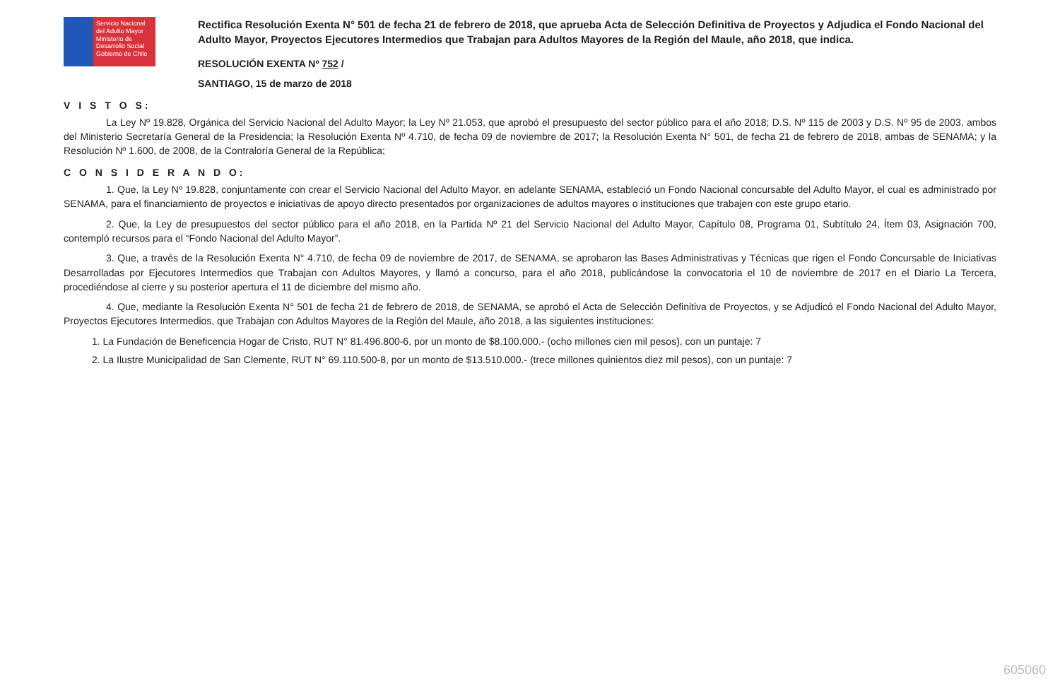Servicio Nacional del Adulto Mayor
Ministerio de Desarrollo Social
Gobierno de Chile
Rectifica Resolución Exenta N° 501 de fecha 21 de febrero de 2018, que aprueba Acta de Selección Definitiva de Proyectos y Adjudica el Fondo Nacional del Adulto Mayor, Proyectos Ejecutores Intermedios que Trabajan para Adultos Mayores de la Región del Maule, año 2018, que indica.
RESOLUCIÓN EXENTA Nº 752 /
SANTIAGO, 15 de marzo de 2018
V I S T O S:
La Ley Nº 19.828, Orgánica del Servicio Nacional del Adulto Mayor; la Ley Nº 21.053, que aprobó el presupuesto del sector público para el año 2018; D.S. Nº 115 de 2003 y D.S. Nº 95 de 2003, ambos del Ministerio Secretaría General de la Presidencia; la Resolución Exenta Nº 4.710, de fecha 09 de noviembre de 2017; la Resolución Exenta N° 501, de fecha 21 de febrero de 2018, ambas de SENAMA; y la Resolución Nº 1.600, de 2008, de la Contraloría General de la República;
C O N S I D E R A N D O:
1. Que, la Ley Nº 19.828, conjuntamente con crear el Servicio Nacional del Adulto Mayor, en adelante SENAMA, estableció un Fondo Nacional concursable del Adulto Mayor, el cual es administrado por SENAMA, para el financiamiento de proyectos e iniciativas de apoyo directo presentados por organizaciones de adultos mayores o instituciones que trabajen con este grupo etario.
2. Que, la Ley de presupuestos del sector público para el año 2018, en la Partida Nº 21 del Servicio Nacional del Adulto Mayor, Capítulo 08, Programa 01, Subtítulo 24, Ítem 03, Asignación 700, contempló recursos para el “Fondo Nacional del Adulto Mayor”.
3. Que, a través de la Resolución Exenta N° 4.710, de fecha 09 de noviembre de 2017, de SENAMA, se aprobaron las Bases Administrativas y Técnicas que rigen el Fondo Concursable de Iniciativas Desarrolladas por Ejecutores Intermedios que Trabajan con Adultos Mayores, y llamó a concurso, para el año 2018, publicándose la convocatoria el 10 de noviembre de 2017 en el Diario La Tercera, procediéndose al cierre y su posterior apertura el 11 de diciembre del mismo año.
4. Que, mediante la Resolución Exenta N° 501 de fecha 21 de febrero de 2018, de SENAMA, se aprobó el Acta de Selección Definitiva de Proyectos, y se Adjudicó el Fondo Nacional del Adulto Mayor, Proyectos Ejecutores Intermedios, que Trabajan con Adultos Mayores de la Región del Maule, año 2018, a las siguientes instituciones:
1. La Fundación de Beneficencia Hogar de Cristo, RUT N° 81.496.800-6, por un monto de $8.100.000.- (ocho millones cien mil pesos), con un puntaje: 7
2. La Ilustre Municipalidad de San Clemente, RUT N° 69.110.500-8, por un monto de $13.510.000.- (trece millones quinientos diez mil pesos), con un puntaje: 7
605060